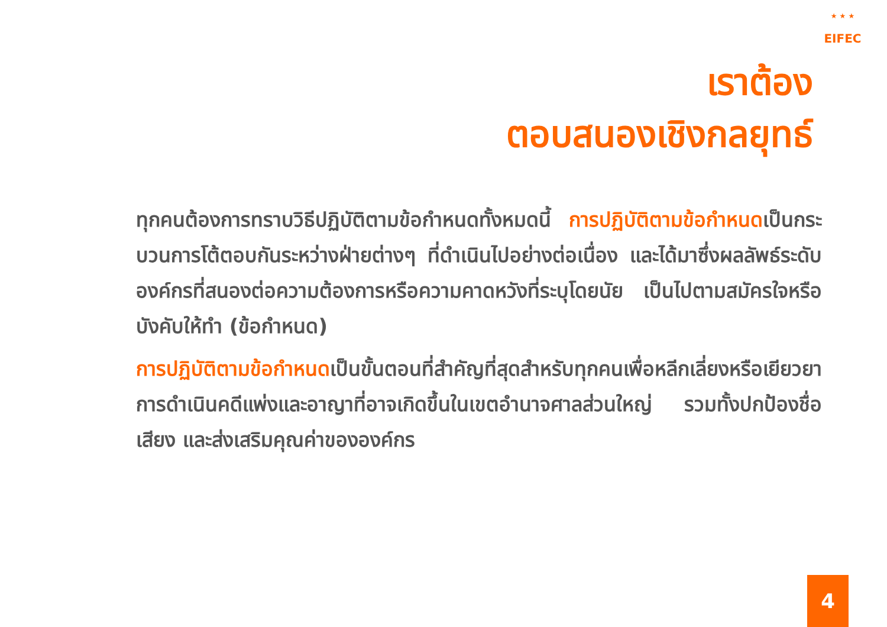★ ★ ★ EIFEC
เราต้อง
ตอบสนองเชิงกลยุทธ์
ทุกคนต้องการทราบวิธีปฏิบัติตามข้อกำหนดทั้งหมดนี้ การปฏิบัติตามข้อกำหนดเป็นกระบวนการโต้ตอบกันระหว่างฝ่ายต่างๆ ที่ดำเนินไปอย่างต่อเนื่อง และได้มาซึ่งผลลัพธ์ระดับองค์กรที่สนองต่อความต้องการหรือความคาดหวังที่ระบุโดยนัย เป็นไปตามสมัครใจหรือบังคับให้ทำ (ข้อกำหนด)
การปฏิบัติตามข้อกำหนดเป็นขั้นตอนที่สำคัญที่สุดสำหรับทุกคนเพื่อหลีกเลี่ยงหรือเยียวยาการดำเนินคดีแพ่งและอาญาที่อาจเกิดขึ้นในเขตอำนาจศาลส่วนใหญ่ รวมทั้งปกป้องชื่อเสียง และส่งเสริมคุณค่าขององค์กร
4